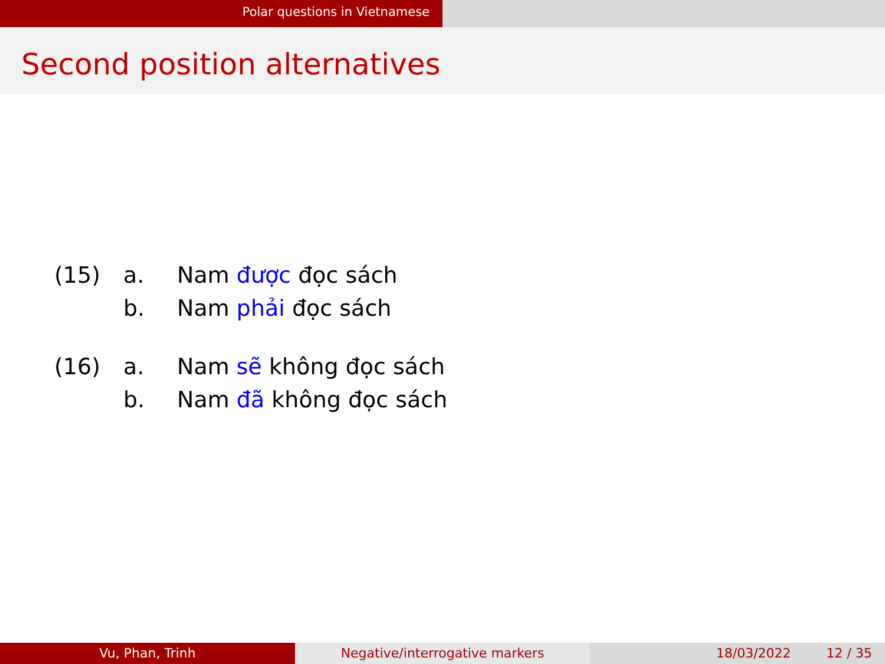Polar questions in Vietnamese
Second position alternatives
(15) a. Nam được đọc sách
b. Nam phải đọc sách
(16) a. Nam sẽ không đọc sách
b. Nam đã không đọc sách
Vu, Phan, Trinh Negative/interrogative markers 18/03/2022 12 / 35